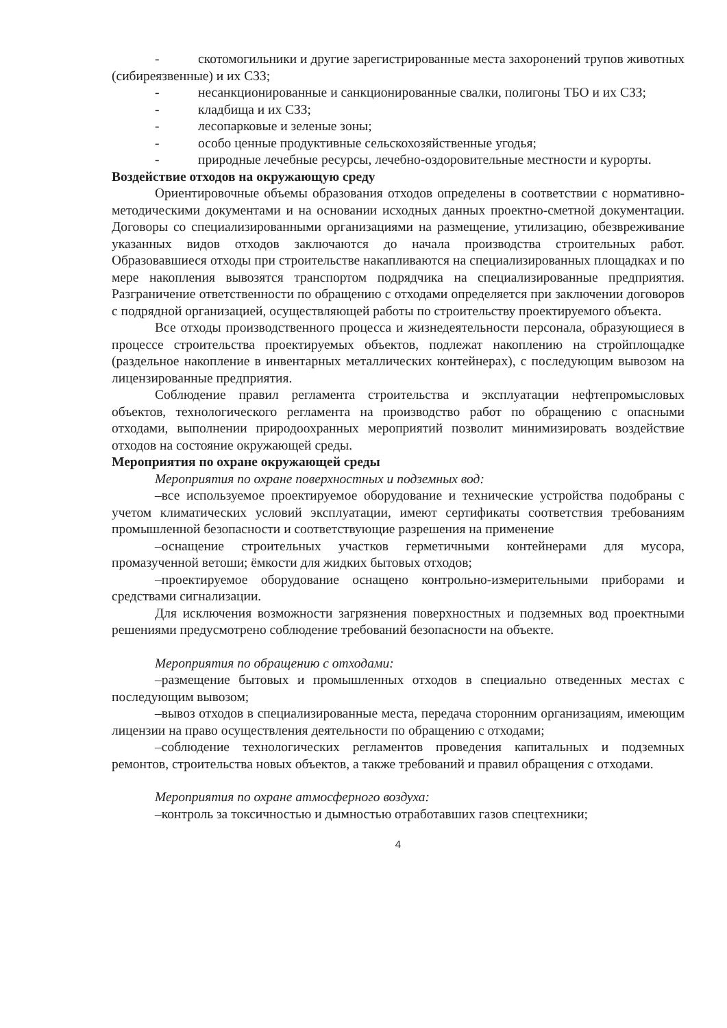- скотомогильники и другие зарегистрированные места захоронений трупов животных (сибиреязвенные) и их СЗЗ;
- несанкционированные и санкционированные свалки, полигоны ТБО и их СЗЗ;
- кладбища и их СЗЗ;
- лесопарковые и зеленые зоны;
- особо ценные продуктивные сельскохозяйственные угодья;
- природные лечебные ресурсы, лечебно-оздоровительные местности и курорты.
Воздействие отходов на окружающую среду
Ориентировочные объемы образования отходов определены в соответствии с нормативно-методическими документами и на основании исходных данных проектно-сметной документации. Договоры со специализированными организациями на размещение, утилизацию, обезвреживание указанных видов отходов заключаются до начала производства строительных работ. Образовавшиеся отходы при строительстве накапливаются на специализированных площадках и по мере накопления вывозятся транспортом подрядчика на специализированные предприятия. Разграничение ответственности по обращению с отходами определяется при заключении договоров с подрядной организацией, осуществляющей работы по строительству проектируемого объекта.
Все отходы производственного процесса и жизнедеятельности персонала, образующиеся в процессе строительства проектируемых объектов, подлежат накоплению на стройплощадке (раздельное накопление в инвентарных металлических контейнерах), с последующим вывозом на лицензированные предприятия.
Соблюдение правил регламента строительства и эксплуатации нефтепромысловых объектов, технологического регламента на производство работ по обращению с опасными отходами, выполнении природоохранных мероприятий позволит минимизировать воздействие отходов на состояние окружающей среды.
Мероприятия по охране окружающей среды
Мероприятия по охране поверхностных и подземных вод:
–все используемое проектируемое оборудование и технические устройства подобраны с учетом климатических условий эксплуатации, имеют сертификаты соответствия требованиям промышленной безопасности и соответствующие разрешения на применение
–оснащение строительных участков герметичными контейнерами для мусора, промазученной ветоши; ёмкости для жидких бытовых отходов;
–проектируемое оборудование оснащено контрольно-измерительными приборами и средствами сигнализации.
Для исключения возможности загрязнения поверхностных и подземных вод проектными решениями предусмотрено соблюдение требований безопасности на объекте.
Мероприятия по обращению с отходами:
–размещение бытовых и промышленных отходов в специально отведенных местах с последующим вывозом;
–вывоз отходов в специализированные места, передача сторонним организациям, имеющим лицензии на право осуществления деятельности по обращению с отходами;
–соблюдение технологических регламентов проведения капитальных и подземных ремонтов, строительства новых объектов, а также требований и правил обращения с отходами.
Мероприятия по охране атмосферного воздуха:
–контроль за токсичностью и дымностью отработавших газов спецтехники;
4